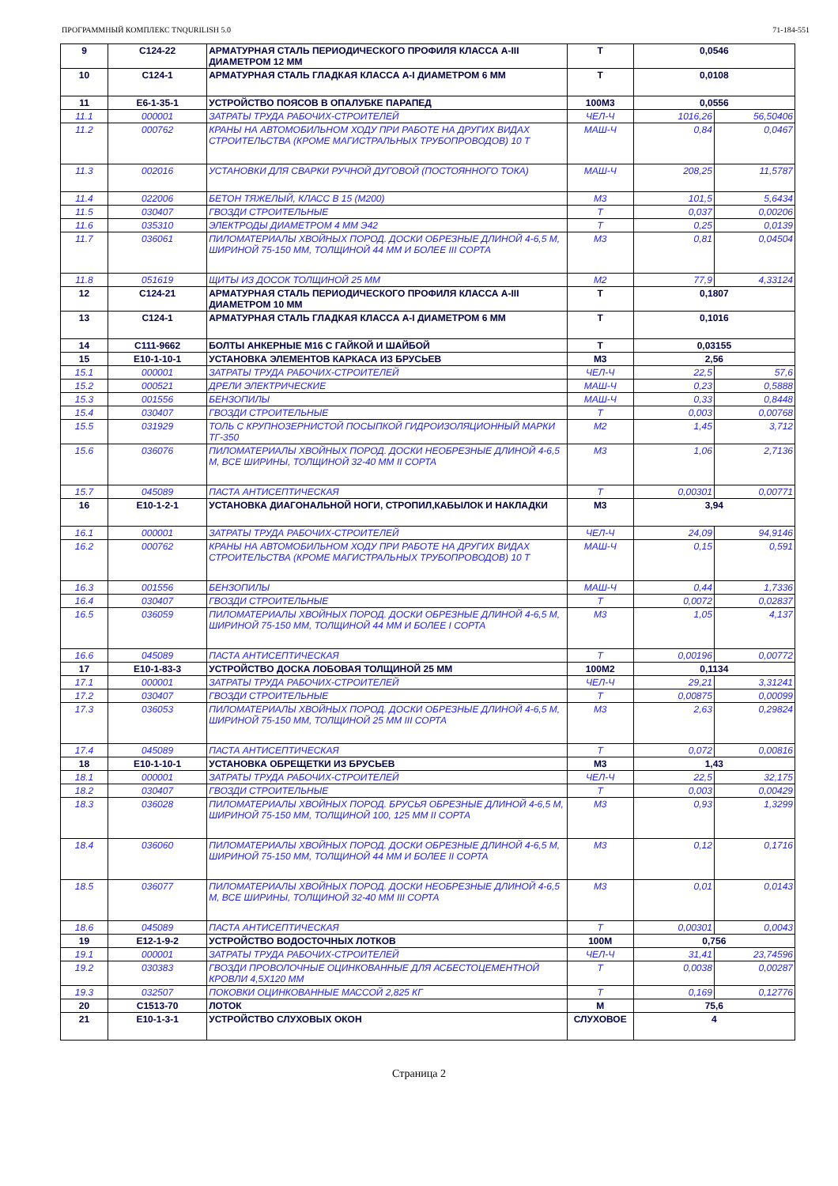ПРОГРАММНЫЙ КОМПЛЕКС TNQURILISH 5.0 71-184-551
| 9 | С124-22 | АРМАТУРНАЯ СТАЛЬ ПЕРИОДИЧЕСКОГО ПРОФИЛЯ КЛАССА А-III ДИАМЕТРОМ 12 ММ | Т | 0,0546 | |
| 10 | С124-1 | АРМАТУРНАЯ СТАЛЬ ГЛАДКАЯ КЛАССА А-I ДИАМЕТРОМ 6 ММ | Т | 0,0108 | |
| 11 | Е6-1-35-1 | УСТРОЙСТВО ПОЯСОВ В ОПАЛУБКЕ ПАРАПЕД | 100М3 | 0,0556 | |
| 11.1 | 000001 | ЗАТРАТЫ ТРУДА РАБОЧИХ-СТРОИТЕЛЕЙ | ЧЕЛ-Ч | 1016,26 | 56,50406 |
| 11.2 | 000762 | КРАНЫ НА АВТОМОБИЛЬНОМ ХОДУ ПРИ РАБОТЕ НА ДРУГИХ ВИДАХ СТРОИТЕЛЬСТВА (КРОМЕ МАГИСТРАЛЬНЫХ ТРУБОПРОВОДОВ) 10 Т | МАШ-Ч | 0,84 | 0,0467 |
| 11.3 | 002016 | УСТАНОВКИ ДЛЯ СВАРКИ РУЧНОЙ ДУГОВОЙ (ПОСТОЯННОГО ТОКА) | МАШ-Ч | 208,25 | 11,5787 |
| 11.4 | 022006 | БЕТОН ТЯЖЕЛЫЙ, КЛАСС В 15 (М200) | М3 | 101,5 | 5,6434 |
| 11.5 | 030407 | ГВОЗДИ СТРОИТЕЛЬНЫЕ | Т | 0,037 | 0,00206 |
| 11.6 | 035310 | ЭЛЕКТРОДЫ ДИАМЕТРОМ 4 ММ Э42 | Т | 0,25 | 0,0139 |
| 11.7 | 036061 | ПИЛОМАТЕРИАЛЫ ХВОЙНЫХ ПОРОД. ДОСКИ ОБРЕЗНЫЕ ДЛИНОЙ 4-6,5 М, ШИРИНОЙ 75-150 ММ, ТОЛЩИНОЙ 44 ММ И БОЛЕЕ III СОРТА | М3 | 0,81 | 0,04504 |
| 11.8 | 051619 | ЩИТЫ ИЗ ДОСОК ТОЛЩИНОЙ 25 ММ | М2 | 77,9 | 4,33124 |
| 12 | С124-21 | АРМАТУРНАЯ СТАЛЬ ПЕРИОДИЧЕСКОГО ПРОФИЛЯ КЛАССА А-III ДИАМЕТРОМ 10 ММ | Т | 0,1807 | |
| 13 | С124-1 | АРМАТУРНАЯ СТАЛЬ ГЛАДКАЯ КЛАССА А-I ДИАМЕТРОМ 6 ММ | Т | 0,1016 | |
| 14 | С111-9662 | БОЛТЫ АНКЕРНЫЕ М16 С ГАЙКОЙ И ШАЙБОЙ | Т | 0,03155 | |
| 15 | Е10-1-10-1 | УСТАНОВКА ЭЛЕМЕНТОВ КАРКАСА ИЗ БРУСЬЕВ | М3 | 2,56 | |
| 15.1 | 000001 | ЗАТРАТЫ ТРУДА РАБОЧИХ-СТРОИТЕЛЕЙ | ЧЕЛ-Ч | 22,5 | 57,6 |
| 15.2 | 000521 | ДРЕЛИ ЭЛЕКТРИЧЕСКИЕ | МАШ-Ч | 0,23 | 0,5888 |
| 15.3 | 001556 | БЕНЗОПИЛЫ | МАШ-Ч | 0,33 | 0,8448 |
| 15.4 | 030407 | ГВОЗДИ СТРОИТЕЛЬНЫЕ | Т | 0,003 | 0,00768 |
| 15.5 | 031929 | ТОЛЬ С КРУПНОЗЕРНИСТОЙ ПОСЫПКОЙ ГИДРОИЗОЛЯЦИОННЫЙ МАРКИ ТГ-350 | М2 | 1,45 | 3,712 |
| 15.6 | 036076 | ПИЛОМАТЕРИАЛЫ ХВОЙНЫХ ПОРОД. ДОСКИ НЕОБРЕЗНЫЕ ДЛИНОЙ 4-6,5 М, ВСЕ ШИРИНЫ, ТОЛЩИНОЙ 32-40 ММ II СОРТА | М3 | 1,06 | 2,7136 |
| 15.7 | 045089 | ПАСТА АНТИСЕПТИЧЕСКАЯ | Т | 0,00301 | 0,00771 |
| 16 | Е10-1-2-1 | УСТАНОВКА ДИАГОНАЛЬНОЙ НОГИ, СТРОПИЛ,КАБЫЛОК И НАКЛАДКИ | М3 | 3,94 | |
| 16.1 | 000001 | ЗАТРАТЫ ТРУДА РАБОЧИХ-СТРОИТЕЛЕЙ | ЧЕЛ-Ч | 24,09 | 94,9146 |
| 16.2 | 000762 | КРАНЫ НА АВТОМОБИЛЬНОМ ХОДУ ПРИ РАБОТЕ НА ДРУГИХ ВИДАХ СТРОИТЕЛЬСТВА (КРОМЕ МАГИСТРАЛЬНЫХ ТРУБОПРОВОДОВ) 10 Т | МАШ-Ч | 0,15 | 0,591 |
| 16.3 | 001556 | БЕНЗОПИЛЫ | МАШ-Ч | 0,44 | 1,7336 |
| 16.4 | 030407 | ГВОЗДИ СТРОИТЕЛЬНЫЕ | Т | 0,0072 | 0,02837 |
| 16.5 | 036059 | ПИЛОМАТЕРИАЛЫ ХВОЙНЫХ ПОРОД. ДОСКИ ОБРЕЗНЫЕ ДЛИНОЙ 4-6,5 М, ШИРИНОЙ 75-150 ММ, ТОЛЩИНОЙ 44 ММ И БОЛЕЕ I СОРТА | М3 | 1,05 | 4,137 |
| 16.6 | 045089 | ПАСТА АНТИСЕПТИЧЕСКАЯ | Т | 0,00196 | 0,00772 |
| 17 | Е10-1-83-3 | УСТРОЙСТВО ДОСКА ЛОБОВАЯ ТОЛЩИНОЙ 25 ММ | 100М2 | 0,1134 | |
| 17.1 | 000001 | ЗАТРАТЫ ТРУДА РАБОЧИХ-СТРОИТЕЛЕЙ | ЧЕЛ-Ч | 29,21 | 3,31241 |
| 17.2 | 030407 | ГВОЗДИ СТРОИТЕЛЬНЫЕ | Т | 0,00875 | 0,00099 |
| 17.3 | 036053 | ПИЛОМАТЕРИАЛЫ ХВОЙНЫХ ПОРОД. ДОСКИ ОБРЕЗНЫЕ ДЛИНОЙ 4-6,5 М, ШИРИНОЙ 75-150 ММ, ТОЛЩИНОЙ 25 ММ III СОРТА | М3 | 2,63 | 0,29824 |
| 17.4 | 045089 | ПАСТА АНТИСЕПТИЧЕСКАЯ | Т | 0,072 | 0,00816 |
| 18 | Е10-1-10-1 | УСТАНОВКА ОБРЕЩЕТКИ ИЗ БРУСЬЕВ | М3 | 1,43 | |
| 18.1 | 000001 | ЗАТРАТЫ ТРУДА РАБОЧИХ-СТРОИТЕЛЕЙ | ЧЕЛ-Ч | 22,5 | 32,175 |
| 18.2 | 030407 | ГВОЗДИ СТРОИТЕЛЬНЫЕ | Т | 0,003 | 0,00429 |
| 18.3 | 036028 | ПИЛОМАТЕРИАЛЫ ХВОЙНЫХ ПОРОД. БРУСЬЯ ОБРЕЗНЫЕ ДЛИНОЙ 4-6,5 М, ШИРИНОЙ 75-150 ММ, ТОЛЩИНОЙ 100, 125 ММ II СОРТА | М3 | 0,93 | 1,3299 |
| 18.4 | 036060 | ПИЛОМАТЕРИАЛЫ ХВОЙНЫХ ПОРОД. ДОСКИ ОБРЕЗНЫЕ ДЛИНОЙ 4-6,5 М, ШИРИНОЙ 75-150 ММ, ТОЛЩИНОЙ 44 ММ И БОЛЕЕ II СОРТА | М3 | 0,12 | 0,1716 |
| 18.5 | 036077 | ПИЛОМАТЕРИАЛЫ ХВОЙНЫХ ПОРОД. ДОСКИ НЕОБРЕЗНЫЕ ДЛИНОЙ 4-6,5 М, ВСЕ ШИРИНЫ, ТОЛЩИНОЙ 32-40 ММ III СОРТА | М3 | 0,01 | 0,0143 |
| 18.6 | 045089 | ПАСТА АНТИСЕПТИЧЕСКАЯ | Т | 0,00301 | 0,0043 |
| 19 | Е12-1-9-2 | УСТРОЙСТВО ВОДОСТОЧНЫХ ЛОТКОВ | 100М | 0,756 | |
| 19.1 | 000001 | ЗАТРАТЫ ТРУДА РАБОЧИХ-СТРОИТЕЛЕЙ | ЧЕЛ-Ч | 31,41 | 23,74596 |
| 19.2 | 030383 | ГВОЗДИ ПРОВОЛОЧНЫЕ ОЦИНКОВАННЫЕ ДЛЯ АСБЕСТОЦЕМЕНТНОЙ КРОВЛИ 4,5Х120 ММ | Т | 0,0038 | 0,00287 |
| 19.3 | 032507 | ПОКОВКИ ОЦИНКОВАННЫЕ МАССОЙ 2,825 КГ | Т | 0,169 | 0,12776 |
| 20 | С1513-70 | ЛОТОК | М | 75,6 | |
| 21 | Е10-1-3-1 | УСТРОЙСТВО СЛУХОВЫХ ОКОН | СЛУХОВОЕ | 4 | |
Страница 2